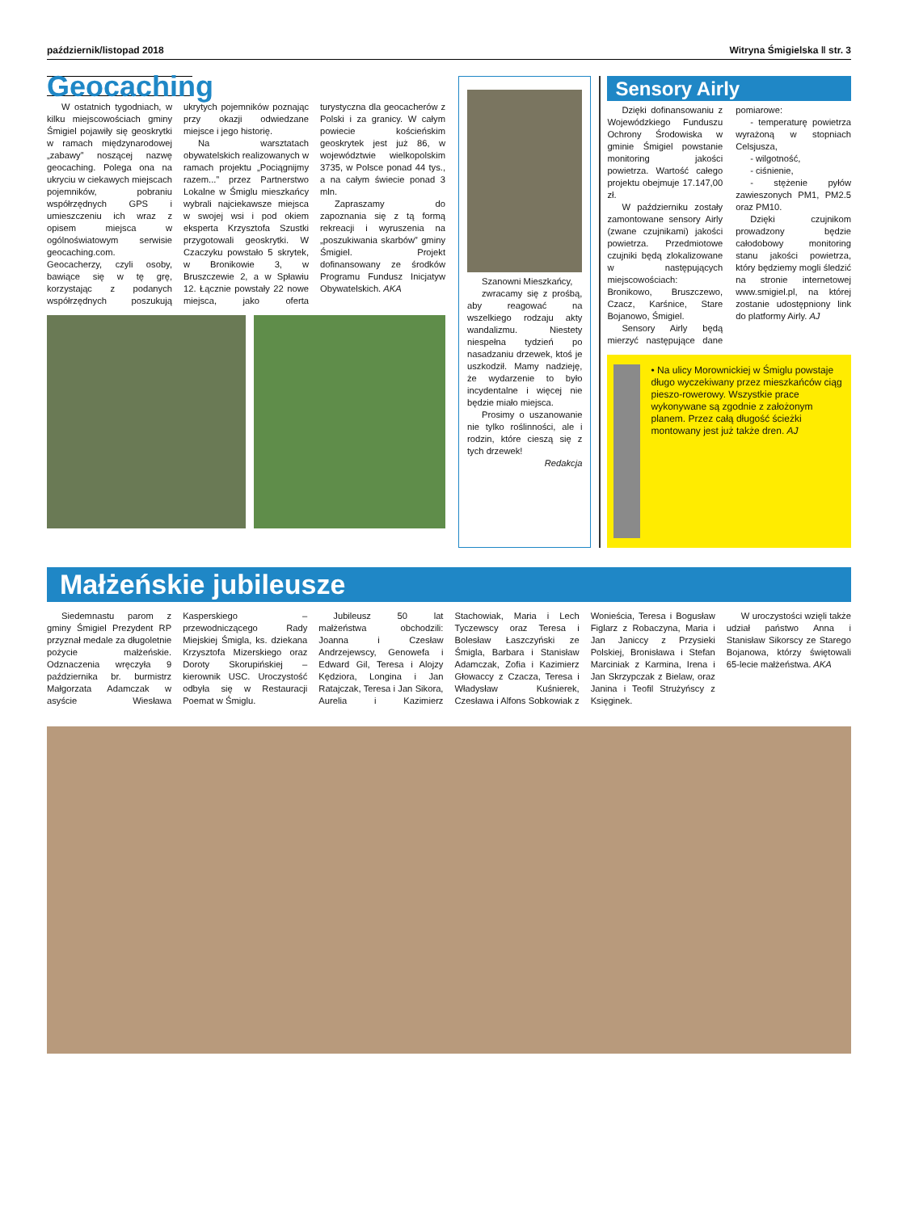październik/listopad 2018 Witryna Śmigielska ‖ str. 3
Geocaching
W ostatnich tygodniach, w kilku miejscowościach gminy Śmigiel pojawiły się geoskrytki w ramach międzynarodowej „zabawy” noszącej nazwę geocaching. Polega ona na ukryciu w ciekawych miejscach pojemników, pobraniu współrzędnych GPS i umieszczeniu ich wraz z opisem miejsca w ogólnoświatowym serwisie geocaching.com. Geocacherzy, czyli osoby, bawiące się w tę grę, korzystając z podanych współrzędnych poszukują ukrytych pojemników poznając przy okazji odwiedzane miejsce i jego historię.
Na warsztatach obywatelskich realizowanych w ramach projektu „Pociągnijmy razem...” przez Partnerstwo Lokalne w Śmiglu mieszkańcy wybrali najciekawsze miejsca w swojej wsi i pod okiem eksperta Krzysztofa Szustki przygotowali geoskrytki. W Czaczyku powstało 5 skrytek, w Bronikowie 3, w Bruszczewie 2, a w Spławiu 12. Łącznie powstały 22 nowe miejsca, jako oferta turystyczna dla geocacherów z Polski i za granicy. W całym powiecie kościeńskim geoskrytek jest już 86, w województwie wielkopolskim 3735, w Polsce ponad 44 tys., a na całym świecie ponad 3 mln.
Zapraszamy do zapoznania się z tą formą rekreacji i wyruszenia na „poszukiwania skarbów” gminy Śmigiel. Projekt dofinansowany ze środków Programu Fundusz Inicjatyw Obywatelskich. AKA
Szanowni Mieszkańcy,
zwracamy się z prośbą, aby reagować na wszelkiego rodzaju akty wandalizmu. Niestety niespełna tydzień po nasadzaniu drzewek, ktoś je uszkodził. Mamy nadzieję, że wydarzenie to było incydentalne i więcej nie będzie miało miejsca.
Prosimy o uszanowanie nie tylko roślinności, ale i rodzin, które cieszą się z tych drzewek!
Redakcja
Sensory Airly
Dzięki dofinansowaniu z Wojewódzkiego Funduszu Ochrony Środowiska w gminie Śmigiel powstanie monitoring jakości powietrza. Wartość całego projektu obejmuje 17.147,00 zł.
W październiku zostały zamontowane sensory Airly (zwane czujnikami) jakości powietrza. Przedmiotowe czujniki będą zlokalizowane w następujących miejscowościach: Bronikowo, Bruszczewo, Czacz, Karśnice, Stare Bojanowo, Śmigiel.
Sensory Airly będą mierzyć następujące dane pomiarowe:
- temperaturę powietrza wyrażoną w stopniach Celsjusza,
- wilgotność,
- ciśnienie,
- stężenie pyłów zawieszonych PM1, PM2.5 oraz PM10.
Dzięki czujnikom prowadzony będzie całodobowy monitoring stanu jakości powietrza, który będziemy mogli śledzić na stronie internetowej www.smigiel.pl, na której zostanie udostępniony link do platformy Airly. AJ
• Na ulicy Morownickiej w Śmiglu powstaje długo wyczekiwany przez mieszkańców ciąg pieszo-rowerowy. Wszystkie prace wykonywane są zgodnie z założonym planem. Przez całą długość ścieżki montowany jest już także dren. AJ
Małżeńskie jubileusze
Siedemnastu parom z gminy Śmigiel Prezydent RP przyznał medale za długoletnie pożycie małżeńskie. Odznaczenia wręczyła 9 października br. burmistrz Małgorzata Adamczak w asyście Wiesława Kasperskiego – przewodniczącego Rady Miejskiej Śmigla, ks. dziekana Krzysztofa Mizerskiego oraz Doroty Skorupińskiej – kierownik USC. Uroczystość odbyła się w Restauracji Poemat w Śmiglu.
Jubileusz 50 lat małżeństwa obchodzili: Joanna i Czesław Andrzejewscy, Genowefa i Edward Gil, Teresa i Alojzy Kędziora, Longina i Jan Ratajczak, Teresa i Jan Sikora, Aurelia i Kazimierz Stachowiak, Maria i Lech Tyczewscy oraz Teresa i Bolesław Łaszczyński ze Śmigla, Barbara i Stanisław Adamczak, Zofia i Kazimierz Głowaccy z Czacza, Teresa i Władysław Kuśnierek, Czesława i Alfons Sobkowiak z Wonieścia, Teresa i Bogusław Figlarz z Robaczyna, Maria i Jan Janiccy z Przysieki Polskiej, Bronisława i Stefan Marciniak z Karmina, Irena i Jan Skrzypczak z Bielaw, oraz Janina i Teofil Strużyńscy z Księginek.
W uroczystości wzięli także udział państwo Anna i Stanisław Sikorscy ze Starego Bojanowa, którzy świętowali 65-lecie małżeństwa. AKA